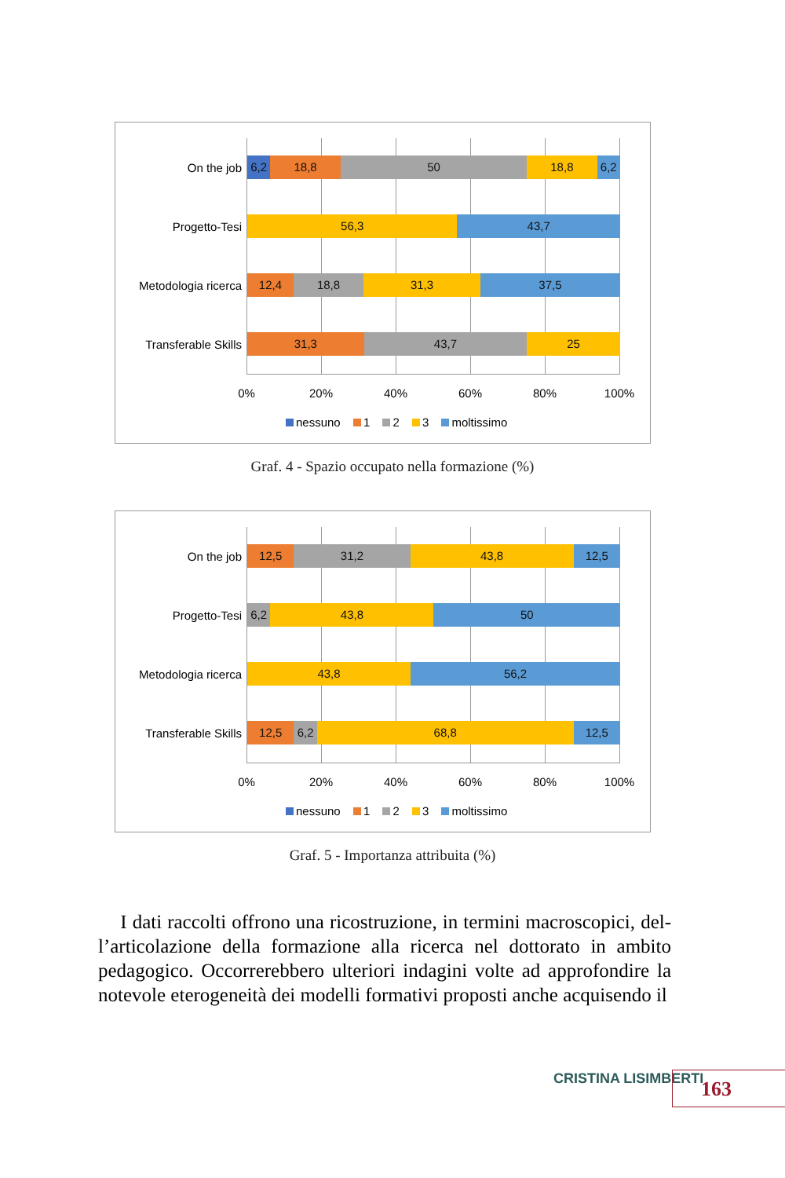On the job
Progetto-Tesi
Metodologia ricerca
Transferable Skills
6,2 18,8 50 18,8 6,2
56,3 43,7
12,4 18,8 31,3 37,5
31,3 43,7 25
0% 20% 40% 60% 80% 100%
nessuno 1 2 3 moltissimo
Graf. 4 - Spazio occupato nella formazione (%)
On the job
Progetto-Tesi
Metodologia ricerca
Transferable Skills
12,5 31,2 43,8 12,5
6,2 43,8 50
43,8 56,2
12,5 6,2 68,8 12,5
0% 20% 40% 60% 80% 100%
nessuno 1 2 3 moltissimo
Graf. 5 - Importanza attribuita (%)
I dati raccolti offrono una ricostruzione, in termini macroscopici, del­l’articolazione della formazione alla ricerca nel dottorato in ambito peda­gogico. Occorrerebbero ulteriori indagini volte ad approfondire la note­vole eterogeneità dei modelli formativi proposti anche acquisendo il
CRISTINA LISIMBERTI 163